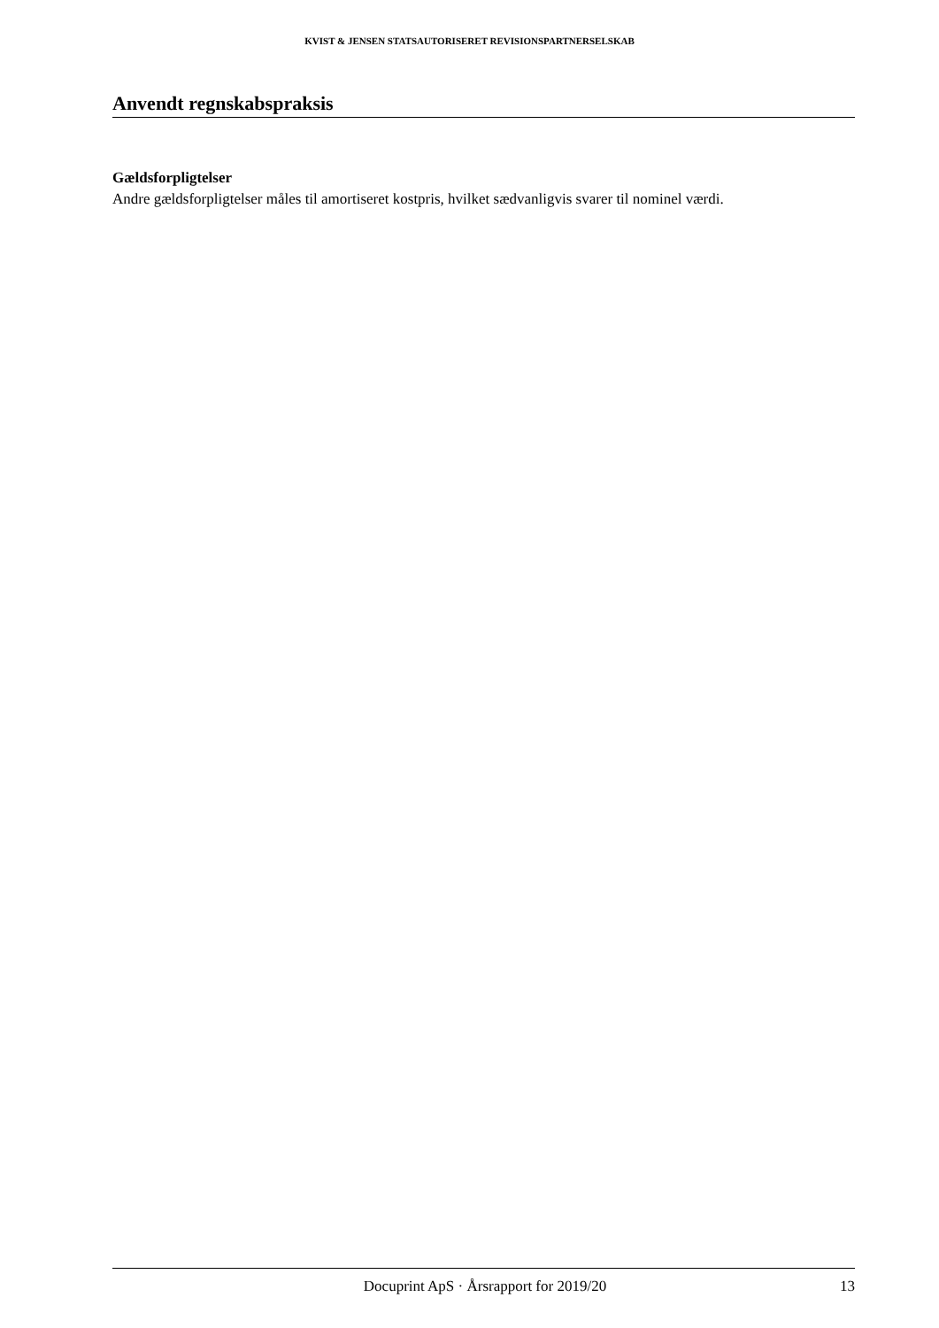KVIST & JENSEN STATSAUTORISERET REVISIONSPARTNERSELSKAB
Anvendt regnskabspraksis
Gældsforpligtelser
Andre gældsforpligtelser måles til amortiseret kostpris, hvilket sædvanligvis svarer til nominel værdi.
Docuprint ApS · Årsrapport for 2019/20 13